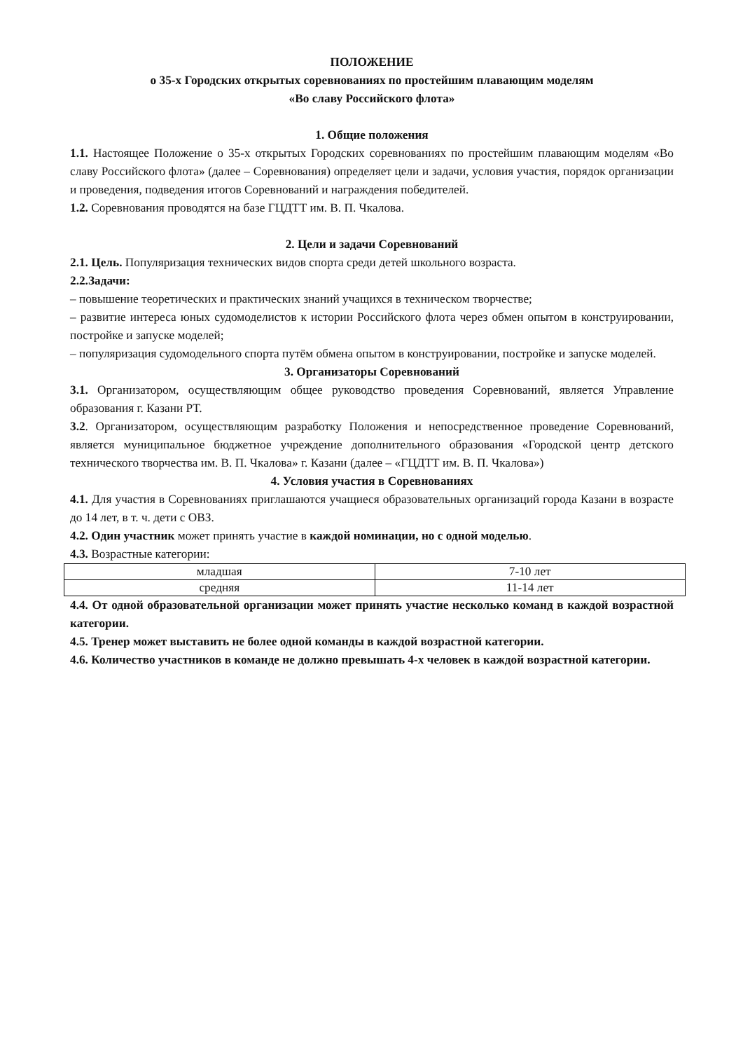ПОЛОЖЕНИЕ
о 35-х Городских открытых соревнованиях по простейшим плавающим моделям
«Во славу Российского флота»
1. Общие положения
1.1. Настоящее Положение о 35-х открытых Городских соревнованиях по простейшим плавающим моделям «Во славу Российского флота» (далее – Соревнования) определяет цели и задачи, условия участия, порядок организации и проведения, подведения итогов Соревнований и награждения победителей.
1.2. Соревнования проводятся на базе ГЦДТТ им. В. П. Чкалова.
2. Цели и задачи Соревнований
2.1. Цель. Популяризация технических видов спорта среди детей школьного возраста.
2.2.Задачи:
– повышение теоретических и практических знаний учащихся в техническом творчестве;
– развитие интереса юных судомоделистов к истории Российского флота через обмен опытом в конструировании, постройке и запуске моделей;
– популяризация судомодельного спорта путём обмена опытом в конструировании, постройке и запуске моделей.
3. Организаторы Соревнований
3.1. Организатором, осуществляющим общее руководство проведения Соревнований, является Управление образования г. Казани РТ.
3.2. Организатором, осуществляющим разработку Положения и непосредственное проведение Соревнований, является муниципальное бюджетное учреждение дополнительного образования «Городской центр детского технического творчества им. В. П. Чкалова» г. Казани (далее – «ГЦДТТ им. В. П. Чкалова»)
4. Условия участия в Соревнованиях
4.1. Для участия в Соревнованиях приглашаются учащиеся образовательных организаций города Казани в возрасте до 14 лет, в т. ч. дети с ОВЗ.
4.2. Один участник может принять участие в каждой номинации, но с одной моделью.
4.3. Возрастные категории:
| младшая | 7-10 лет |
| средняя | 11-14 лет |
4.4. От одной образовательной организации может принять участие несколько команд в каждой возрастной категории.
4.5. Тренер может выставить не более одной команды в каждой возрастной категории.
4.6. Количество участников в команде не должно превышать 4-х человек в каждой возрастной категории.